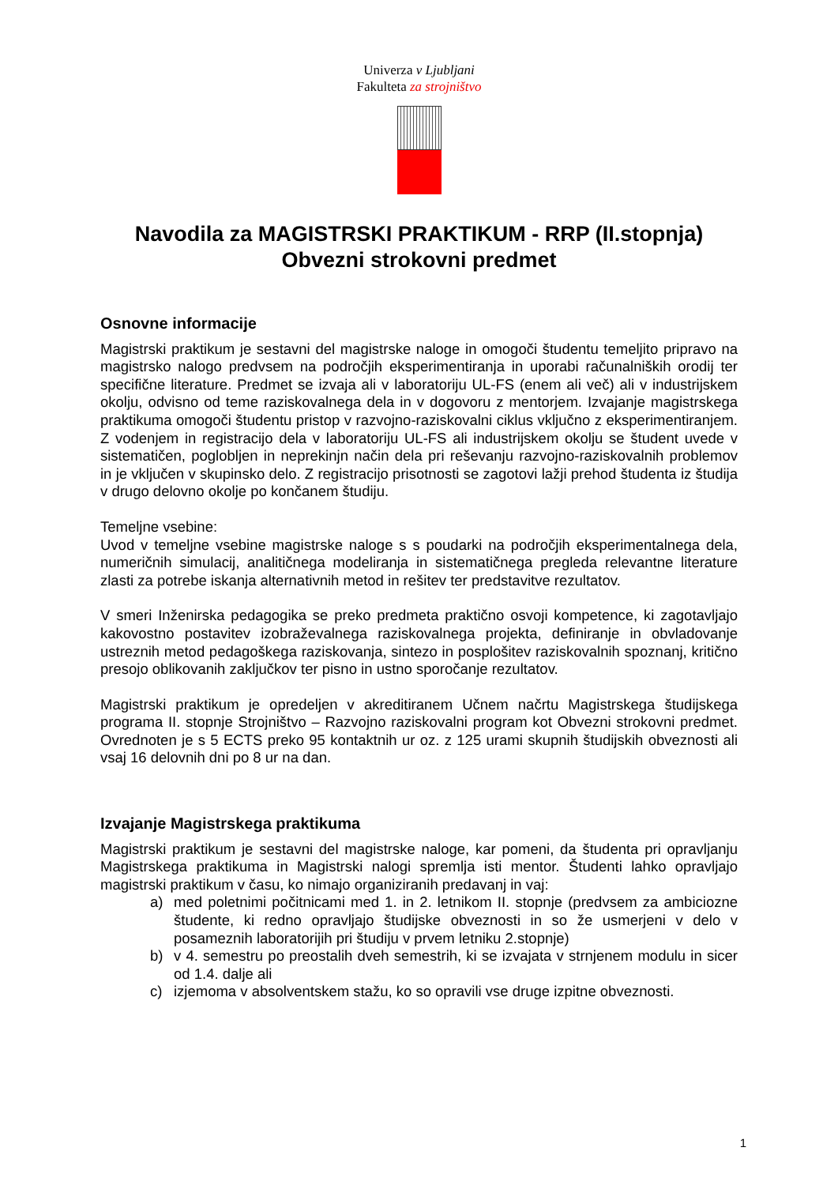Univerza v Ljubljani
Fakulteta za strojništvo
Navodila za MAGISTRSKI PRAKTIKUM - RRP (II.stopnja)
Obvezni strokovni predmet
Osnovne informacije
Magistrski praktikum je sestavni del magistrske naloge in omogoči študentu temeljito pripravo na magistrsko nalogo predvsem na področjih eksperimentiranja in uporabi računalniških orodij ter specifične literature. Predmet se izvaja ali v laboratoriju UL-FS (enem ali več) ali v industrijskem okolju, odvisno od teme raziskovalnega dela in v dogovoru z mentorjem. Izvajanje magistrskega praktikuma omogoči študentu pristop v razvojno-raziskovalni ciklus vključno z eksperimentiranjem. Z vodenjem in registracijo dela v laboratoriju UL-FS ali industrijskem okolju se študent uvede v sistematičen, poglobljen in neprekinjn način dela pri reševanju razvojno-raziskovalnih problemov in je vključen v skupinsko delo. Z registracijo prisotnosti se zagotovi lažji prehod študenta iz študija v drugo delovno okolje po končanem študiju.
Temeljne vsebine:
Uvod v temeljne vsebine magistrske naloge s s poudarki na področjih eksperimentalnega dela, numeričnih simulacij, analitičnega modeliranja in sistematičnega pregleda relevantne literature zlasti za potrebe iskanja alternativnih metod in rešitev ter predstavitve rezultatov.
V smeri Inženirska pedagogika se preko predmeta praktično osvoji kompetence, ki zagotavljajo kakovostno postavitev izobraževalnega raziskovalnega projekta, definiranje in obvladovanje ustreznih metod pedagoškega raziskovanja, sintezo in posplošitev raziskovalnih spoznanj, kritično presojo oblikovanih zaključkov ter pisno in ustno sporočanje rezultatov.
Magistrski praktikum je opredeljen v akreditiranem Učnem načrtu Magistrskega študijskega programa II. stopnje Strojništvo – Razvojno raziskovalni program kot Obvezni strokovni predmet. Ovrednoten je s 5 ECTS preko 95 kontaktnih ur oz. z 125 urami skupnih študijskih obveznosti ali vsaj 16 delovnih dni po 8 ur na dan.
Izvajanje Magistrskega praktikuma
Magistrski praktikum je sestavni del magistrske naloge, kar pomeni, da študenta pri opravljanju Magistrskega praktikuma in Magistrski nalogi spremlja isti mentor. Študenti lahko opravljajo magistrski praktikum v času, ko nimajo organiziranih predavanj in vaj:
a) med poletnimi počitnicami med 1. in 2. letnikom II. stopnje (predvsem za ambiciozne študente, ki redno opravljajo študijske obveznosti in so že usmerjeni v delo v posameznih laboratorijih pri študiju v prvem letniku 2.stopnje)
b) v 4. semestru po preostalih dveh semestrih, ki se izvajata v strnjenem modulu in sicer od 1.4. dalje ali
c) izjemoma v absolventskem stažu, ko so opravili vse druge izpitne obveznosti.
1